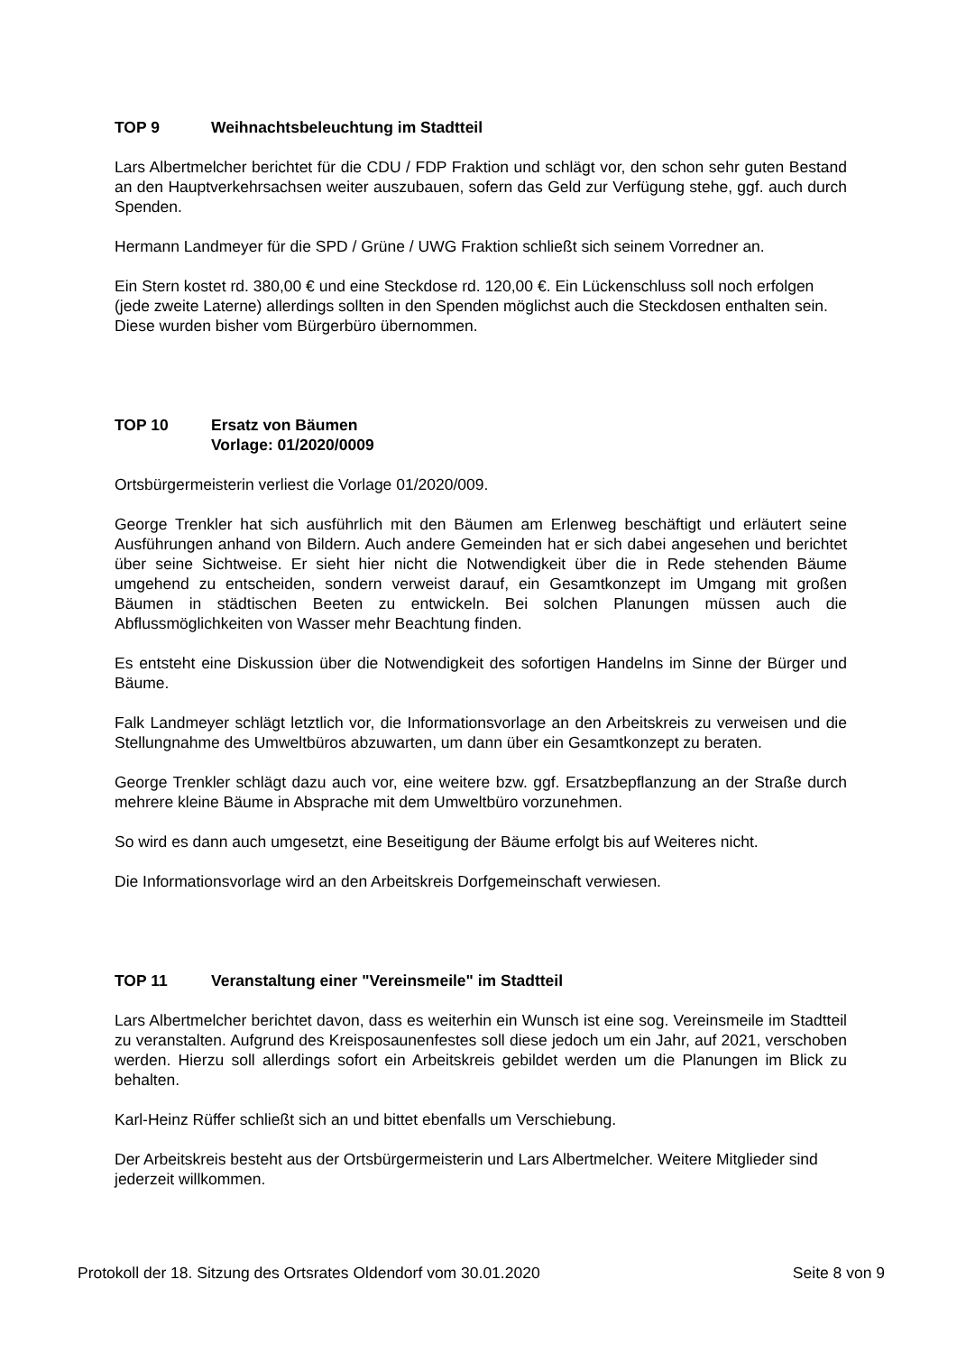TOP 9 Weihnachtsbeleuchtung im Stadtteil
Lars Albertmelcher berichtet für die CDU / FDP Fraktion und schlägt vor, den schon sehr guten Bestand an den Hauptverkehrsachsen weiter auszubauen, sofern das Geld zur Verfügung stehe, ggf. auch durch Spenden.
Hermann Landmeyer für die SPD / Grüne / UWG Fraktion schließt sich seinem Vorredner an.
Ein Stern kostet rd. 380,00 € und eine Steckdose rd. 120,00 €. Ein Lückenschluss soll noch erfolgen (jede zweite Laterne) allerdings sollten in den Spenden möglichst auch die Steckdosen enthalten sein. Diese wurden bisher vom Bürgerbüro übernommen.
TOP 10 Ersatz von Bäumen
Vorlage: 01/2020/0009
Ortsbürgermeisterin verliest die Vorlage 01/2020/009.
George Trenkler hat sich ausführlich mit den Bäumen am Erlenweg beschäftigt und erläutert seine Ausführungen anhand von Bildern. Auch andere Gemeinden hat er sich dabei angesehen und berichtet über seine Sichtweise. Er sieht hier nicht die Notwendigkeit über die in Rede stehenden Bäume umgehend zu entscheiden, sondern verweist darauf, ein Gesamtkonzept im Umgang mit großen Bäumen in städtischen Beeten zu entwickeln. Bei solchen Planungen müssen auch die Abflussmöglichkeiten von Wasser mehr Beachtung finden.
Es entsteht eine Diskussion über die Notwendigkeit des sofortigen Handelns im Sinne der Bürger und Bäume.
Falk Landmeyer schlägt letztlich vor, die Informationsvorlage an den Arbeitskreis zu verweisen und die Stellungnahme des Umweltbüros abzuwarten, um dann über ein Gesamtkonzept zu beraten.
George Trenkler schlägt dazu auch vor, eine weitere bzw. ggf. Ersatzbepflanzung an der Straße durch mehrere kleine Bäume in Absprache mit dem Umweltbüro vorzunehmen.
So wird es dann auch umgesetzt, eine Beseitigung der Bäume erfolgt bis auf Weiteres nicht.
Die Informationsvorlage wird an den Arbeitskreis Dorfgemeinschaft verwiesen.
TOP 11 Veranstaltung einer "Vereinsmeile" im Stadtteil
Lars Albertmelcher berichtet davon, dass es weiterhin ein Wunsch ist eine sog. Vereinsmeile im Stadtteil zu veranstalten. Aufgrund des Kreisposaunenfestes soll diese jedoch um ein Jahr, auf 2021, verschoben werden. Hierzu soll allerdings sofort ein Arbeitskreis gebildet werden um die Planungen im Blick zu behalten.
Karl-Heinz Rüffer schließt sich an und bittet ebenfalls um Verschiebung.
Der Arbeitskreis besteht aus der Ortsbürgermeisterin und Lars Albertmelcher. Weitere Mitglieder sind jederzeit willkommen.
Protokoll der 18. Sitzung des Ortsrates Oldendorf vom 30.01.2020 Seite 8 von 9